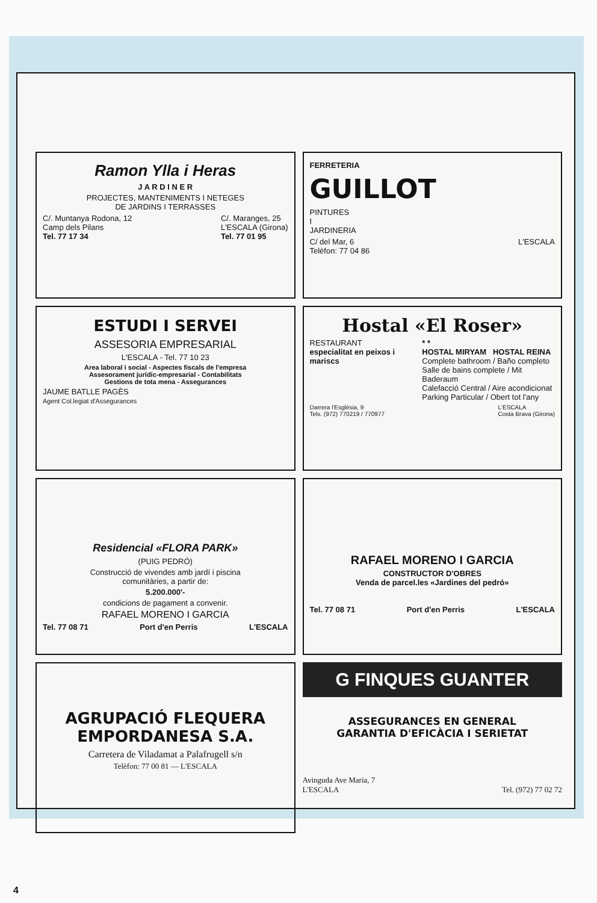Ramon Ylla i Heras
J A R D I N E R
PROJECTES, MANTENIMENTS I NETEGES
DE JARDINS I TERRASSES
C/. Muntanya Rodona, 12
Camp dels Pilans
Tel. 77 17 34 C/. Maranges, 25
L'ESCALA (Girona)
Tel. 77 01 95
FERRETERIA
GUILLOT
PINTURES
I
JARDINERIA
C/ del Mar, 6
Telèfon: 77 04 86 L'ESCALA
ESTUDI I SERVEI
ASSESORIA EMPRESARIAL
L'ESCALA - Tel. 77 10 23
Area laboral i social - Aspectes fiscals de l'empresa
Assesorament jurídic-empresarial - Contabilitats
Gestions de tota mena - Assegurances
JAUME BATLLE PAGÈS
Agent Col.legiat d'Assegurances
Hostal «El Roser»
RESTAURANT
especialitat en peixos i mariscs * *
HOSTAL MIRYAM HOSTAL REINA
Complete bathroom / Baño completo
Salle de bains complete / Mit Baderaum
Calefacció Central / Aire acondicionat
Parking Particular / Obert tot l'any
Darrera l'Església, 9
Tels. (972) 770219 / 770977 L'ESCALA
Costa Brava (Girona)
Residencial «FLORA PARK»
(PUIG PEDRÓ)
Construcció de vivendes amb jardí i piscina
comunitàries, a partir de:
5.200.000'-
condicions de pagament a convenir.
RAFAEL MORENO I GARCIA
Tel. 77 08 71 Port d'en Perris L'ESCALA
RAFAEL MORENO I GARCIA
CONSTRUCTOR D'OBRES
Venda de parcel.les «Jardines del pedró»
Tel. 77 08 71 Port d'en Perris L'ESCALA
AGRUPACIÓ FLEQUERA
EMPORDANESA S.A.
Carretera de Viladamat a Palafrugell s/n
Telèfon: 77 00 81 — L'ESCALA
G FINQUES GUANTER
ASSEGURANCES EN GENERAL
GARANTIA D'EFICÀCIA I SERIETAT
Avinguda Ave Maria, 7
L'ESCALA
Tel. (972) 77 02 72
4